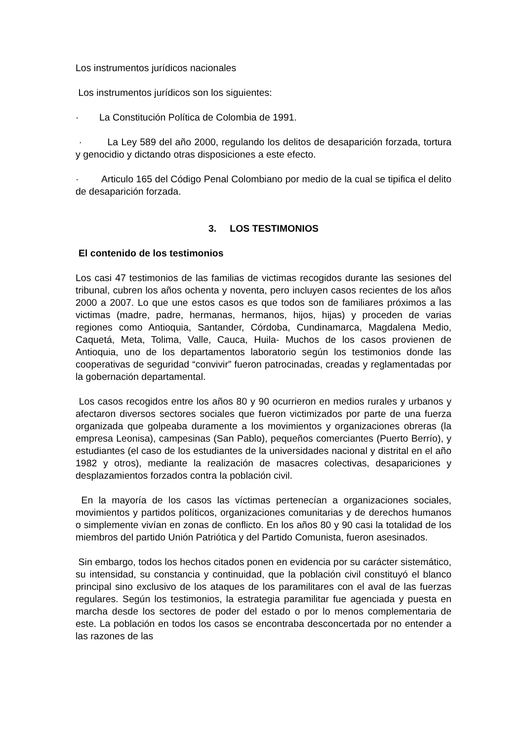Los instrumentos jurídicos nacionales
Los instrumentos jurídicos son los siguientes:
· La Constitución Política de Colombia de 1991.
· La Ley 589 del año 2000, regulando los delitos de desaparición forzada, tortura y genocidio y dictando otras disposiciones a este efecto.
· Articulo 165 del Código Penal Colombiano por medio de la cual se tipifica el delito de desaparición forzada.
3. LOS TESTIMONIOS
El contenido de los testimonios
Los casi 47 testimonios de las familias de victimas recogidos durante las sesiones del tribunal, cubren los años ochenta y noventa, pero incluyen casos recientes de los años 2000 a 2007. Lo que une estos casos es que todos son de familiares próximos a las victimas (madre, padre, hermanas, hermanos, hijos, hijas) y proceden de varias regiones como Antioquia, Santander, Córdoba, Cundinamarca, Magdalena Medio, Caquetá, Meta, Tolima, Valle, Cauca, Huila- Muchos de los casos provienen de Antioquia, uno de los departamentos laboratorio según los testimonios donde las cooperativas de seguridad “convivir” fueron patrocinadas, creadas y reglamentadas por la gobernación departamental.
Los casos recogidos entre los años 80 y 90 ocurrieron en medios rurales y urbanos y afectaron diversos sectores sociales que fueron victimizados por parte de una fuerza organizada que golpeaba duramente a los movimientos y organizaciones obreras (la empresa Leonisa), campesinas (San Pablo), pequeños comerciantes (Puerto Berrío), y estudiantes (el caso de los estudiantes de la universidades nacional y distrital en el año 1982 y otros), mediante la realización de masacres colectivas, desapariciones y desplazamientos forzados contra la población civil.
En la mayoría de los casos las víctimas pertenecían a organizaciones sociales, movimientos y partidos políticos, organizaciones comunitarias y de derechos humanos o simplemente vivían en zonas de conflicto. En los años 80 y 90 casi la totalidad de los miembros del partido Unión Patriótica y del Partido Comunista, fueron asesinados.
Sin embargo, todos los hechos citados ponen en evidencia por su carácter sistemático, su intensidad, su constancia y continuidad, que la población civil constituyó el blanco principal sino exclusivo de los ataques de los paramilitares con el aval de las fuerzas regulares. Según los testimonios, la estrategia paramilitar fue agenciada y puesta en marcha desde los sectores de poder del estado o por lo menos complementaria de este. La población en todos los casos se encontraba desconcertada por no entender a las razones de las